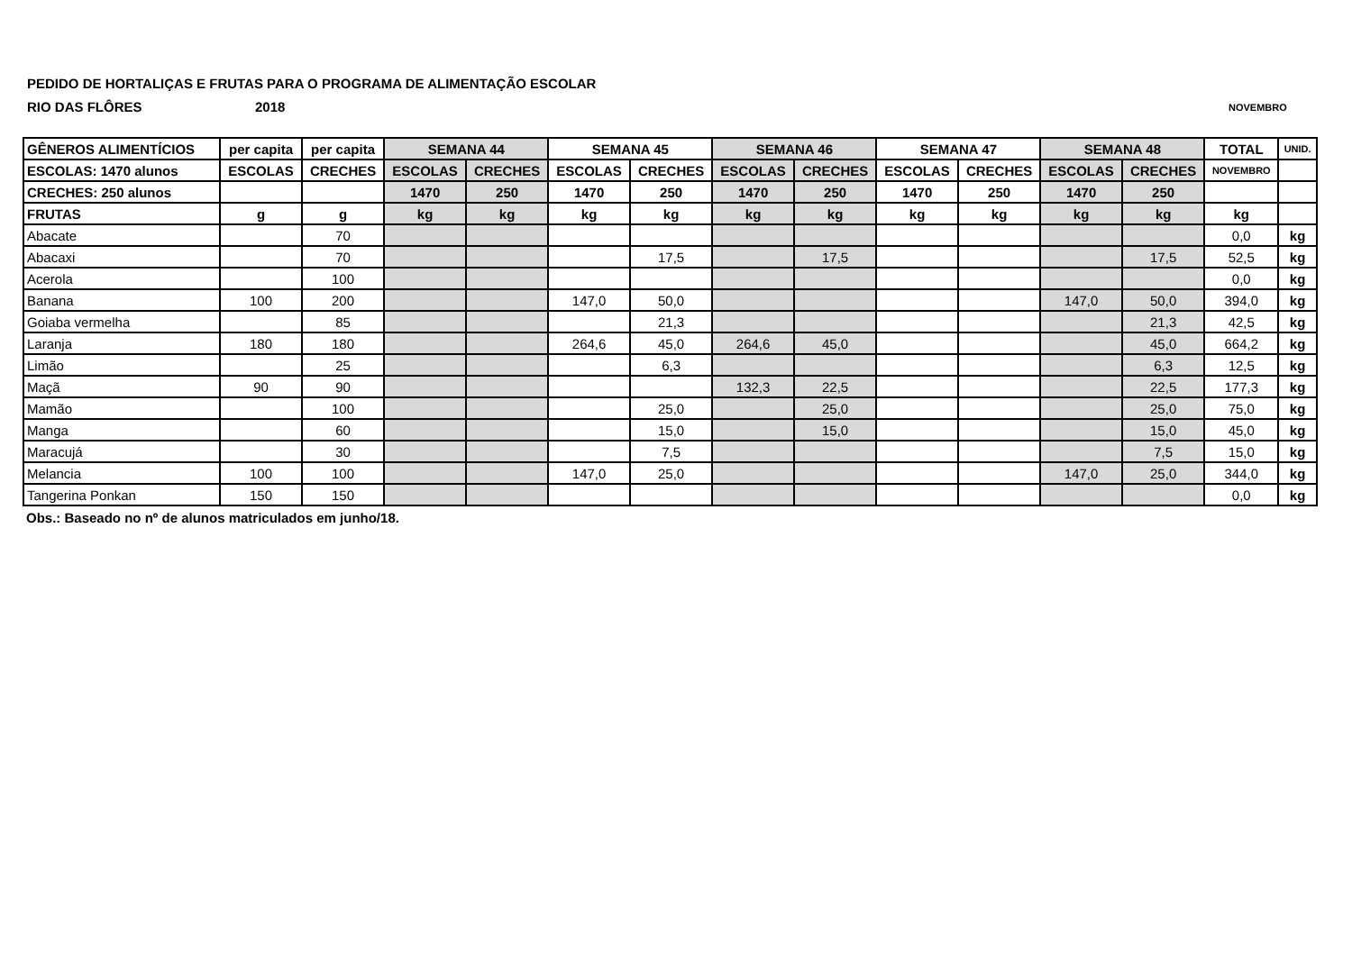PEDIDO DE HORTALIÇAS E FRUTAS PARA O PROGRAMA DE ALIMENTAÇÃO ESCOLAR
RIO DAS FLÔRES 2018 NOVEMBRO
| GÊNEROS ALIMENTÍCIOS | per capita | per capita | SEMANA 44 | | SEMANA 45 | | SEMANA 46 | | SEMANA 47 | | SEMANA 48 | | TOTAL | UNID. |
| --- | --- | --- | --- | --- | --- | --- | --- | --- | --- | --- | --- | --- | --- | --- |
| ESCOLAS: 1470 alunos | ESCOLAS | CRECHES | ESCOLAS | CRECHES | ESCOLAS | CRECHES | ESCOLAS | CRECHES | ESCOLAS | CRECHES | ESCOLAS | CRECHES | NOVEMBRO | |
| CRECHES: 250 alunos | | | 1470 | 250 | 1470 | 250 | 1470 | 250 | 1470 | 250 | 1470 | 250 | | |
| FRUTAS | g | g | kg | kg | kg | kg | kg | kg | kg | kg | kg | kg | kg | |
| Abacate | | 70 | | | | | | | | | | | 0,0 | kg |
| Abacaxi | | 70 | | | | 17,5 | | 17,5 | | | | 17,5 | 52,5 | kg |
| Acerola | | 100 | | | | | | | | | | | 0,0 | kg |
| Banana | 100 | 200 | | | 147,0 | 50,0 | | | | | 147,0 | 50,0 | 394,0 | kg |
| Goiaba vermelha | | 85 | | | | 21,3 | | | | | | 21,3 | 42,5 | kg |
| Laranja | 180 | 180 | | | 264,6 | 45,0 | 264,6 | 45,0 | | | | 45,0 | 664,2 | kg |
| Limão | | 25 | | | | 6,3 | | | | | | 6,3 | 12,5 | kg |
| Maçã | 90 | 90 | | | | | 132,3 | 22,5 | | | | 22,5 | 177,3 | kg |
| Mamão | | 100 | | | | 25,0 | | 25,0 | | | | 25,0 | 75,0 | kg |
| Manga | | 60 | | | | 15,0 | | 15,0 | | | | 15,0 | 45,0 | kg |
| Maracujá | | 30 | | | | 7,5 | | | | | | 7,5 | 15,0 | kg |
| Melancia | 100 | 100 | | | 147,0 | 25,0 | | | | | 147,0 | 25,0 | 344,0 | kg |
| Tangerina Ponkan | 150 | 150 | | | | | | | | | | | 0,0 | kg |
Obs.: Baseado no nº de alunos matriculados em junho/18.